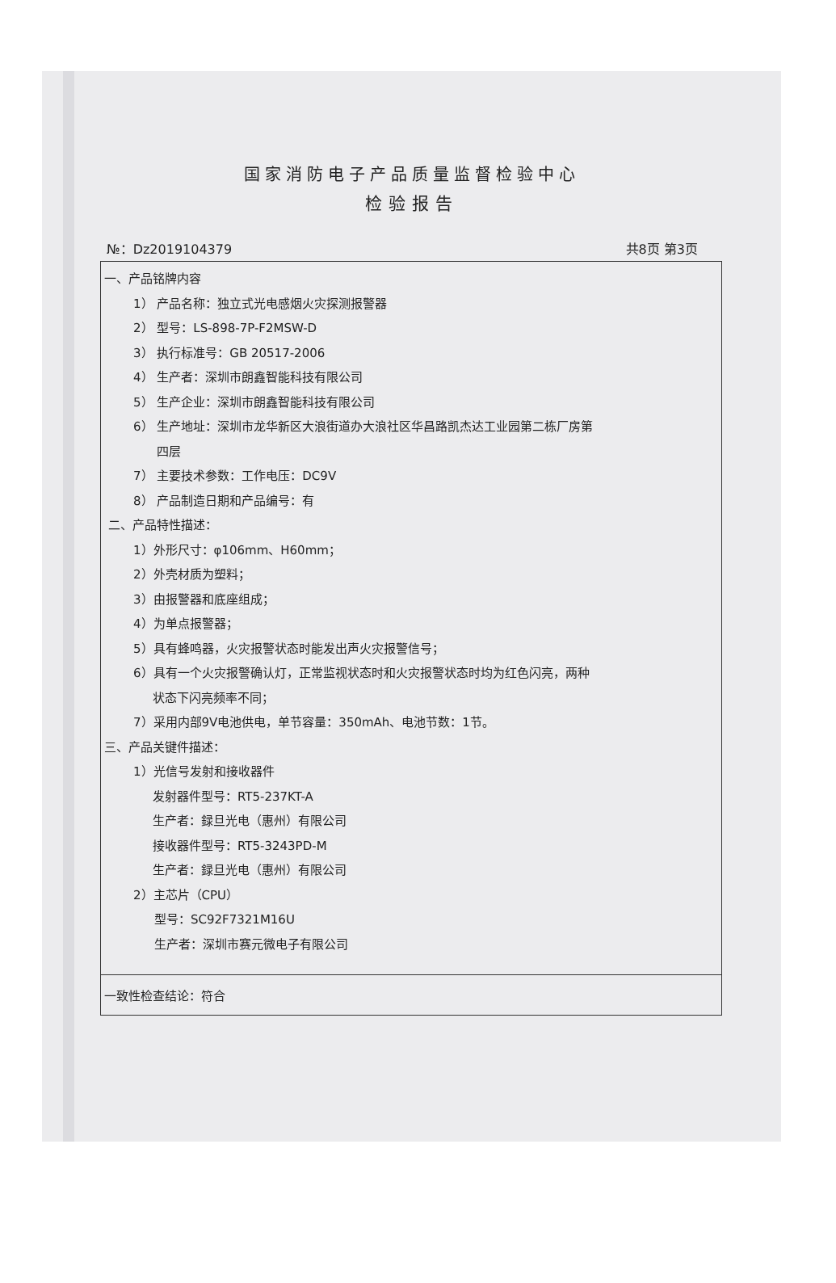国家消防电子产品质量监督检验中心
检验报告
№：Dz2019104379 共8页 第3页
| 一、产品铭牌内容 1） 产品名称：独立式光电感烟火灾探测报警器 2） 型号：LS-898-7P-F2MSW-D 3） 执行标准号：GB 20517-2006 4） 生产者：深圳市朗鑫智能科技有限公司 5） 生产企业：深圳市朗鑫智能科技有限公司 6） 生产地址：深圳市龙华新区大浪街道办大浪社区华昌路凯杰达工业园第二栋厂房第 四层 7） 主要技术参数：工作电压：DC9V 8） 产品制造日期和产品编号：有 二、产品特性描述： 1）外形尺寸：φ106mm、H60mm； 2）外壳材质为塑料； 3）由报警器和底座组成； 4）为单点报警器； 5）具有蜂鸣器，火灾报警状态时能发出声火灾报警信号； 6）具有一个火灾报警确认灯，正常监视状态时和火灾报警状态时均为红色闪亮，两种 状态下闪亮频率不同； 7）采用内部9V电池供电，单节容量：350mAh、电池节数：1节。 三、产品关键件描述： 1）光信号发射和接收器件 发射器件型号：RT5-237KT-A 生产者：録旦光电（惠州）有限公司 接收器件型号：RT5-3243PD-M 生产者：録旦光电（惠州）有限公司 2）主芯片（CPU） 型号：SC92F7321M16U 生产者：深圳市赛元微电子有限公司 |
| 一致性检查结论：符合 |